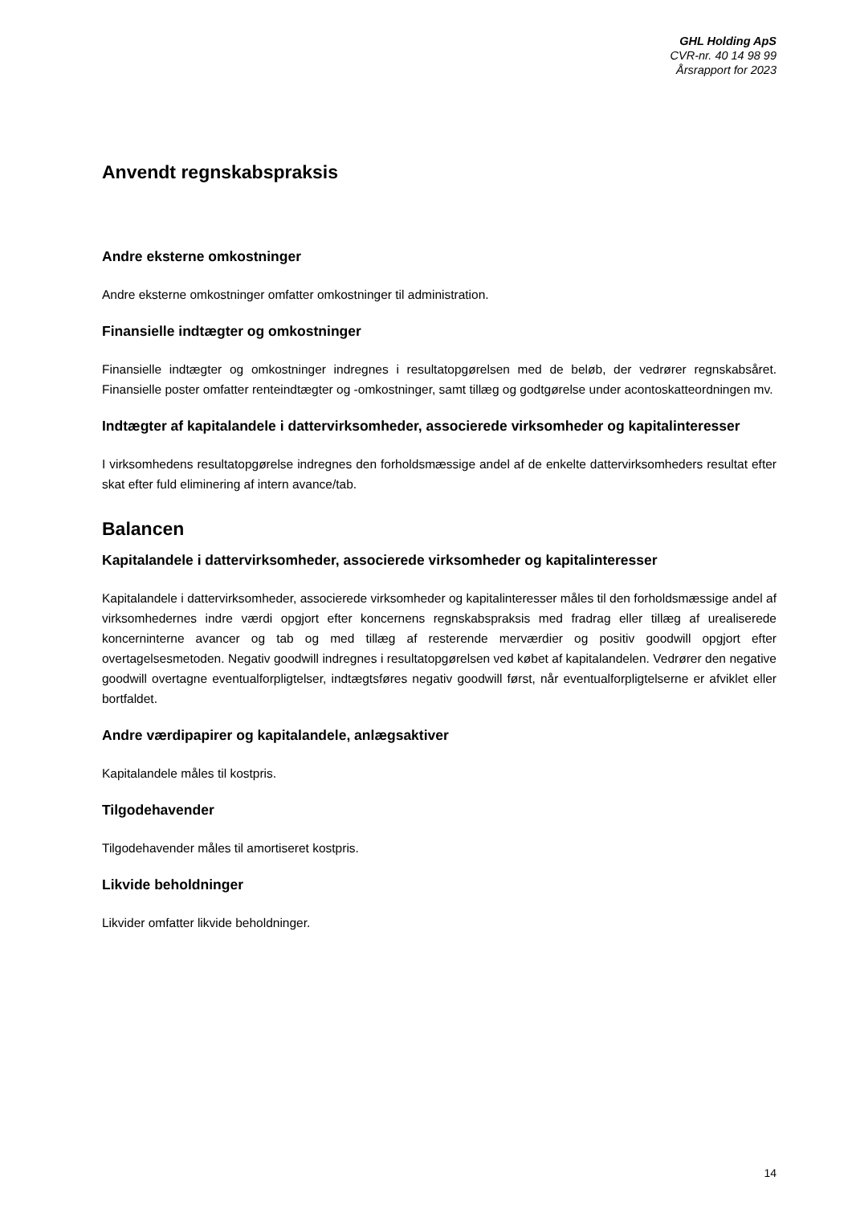GHL Holding ApS
CVR-nr. 40 14 98 99
Årsrapport for 2023
Anvendt regnskabspraksis
Andre eksterne omkostninger
Andre eksterne omkostninger omfatter omkostninger til administration.
Finansielle indtægter og omkostninger
Finansielle indtægter og omkostninger indregnes i resultatopgørelsen med de beløb, der vedrører regnskabsåret. Finansielle poster omfatter renteindtægter og -omkostninger, samt tillæg og godtgørelse under acontoskatteordningen mv.
Indtægter af kapitalandele i dattervirksomheder, associerede virksomheder og kapitalinteresser
I virksomhedens resultatopgørelse indregnes den forholdsmæssige andel af de enkelte dattervirksomheders resultat efter skat efter fuld eliminering af intern avance/tab.
Balancen
Kapitalandele i dattervirksomheder, associerede virksomheder og kapitalinteresser
Kapitalandele i dattervirksomheder, associerede virksomheder og kapitalinteresser måles til den forholdsmæssige andel af virksomhedernes indre værdi opgjort efter koncernens regnskabspraksis med fradrag eller tillæg af urealiserede koncerninterne avancer og tab og med tillæg af resterende merværdier og positiv goodwill opgjort efter overtagelsesmetoden. Negativ goodwill indregnes i resultatopgørelsen ved købet af kapitalandelen. Vedrører den negative goodwill overtagne eventualforpligtelser, indtægtsføres negativ goodwill først, når eventualforpligtelserne er afviklet eller bortfaldet.
Andre værdipapirer og kapitalandele, anlægsaktiver
Kapitalandele måles til kostpris.
Tilgodehavender
Tilgodehavender måles til amortiseret kostpris.
Likvide beholdninger
Likvider omfatter likvide beholdninger.
14